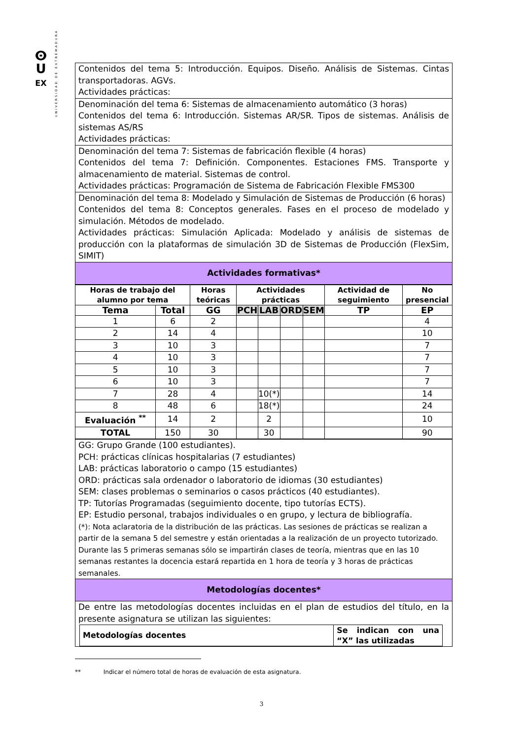ⵙ
U
EX
UNIVERSIDAD DE EXTREMADURA
| Contenidos del tema 5: Introducción. Equipos. Diseño. Análisis de Sistemas. Cintas transportadoras. AGVs. Actividades prácticas: |
| Denominación del tema 6: Sistemas de almacenamiento automático (3 horas) Contenidos del tema 6: Introducción. Sistemas AR/SR. Tipos de sistemas. Análisis de sistemas AS/RS Actividades prácticas: |
| Denominación del tema 7: Sistemas de fabricación flexible (4 horas) Contenidos del tema 7: Definición. Componentes. Estaciones FMS. Transporte y almacenamiento de material. Sistemas de control. Actividades prácticas: Programación de Sistema de Fabricación Flexible FMS300 |
| Denominación del tema 8: Modelado y Simulación de Sistemas de Producción (6 horas) Contenidos del tema 8: Conceptos generales. Fases en el proceso de modelado y simulación. Métodos de modelado. Actividades prácticas: Simulación Aplicada: Modelado y análisis de sistemas de producción con la plataformas de simulación 3D de Sistemas de Producción (FlexSim, SIMIT) |
| Actividades formativas* |
| Horas de trabajo del alumno por tema | | Horas teóricas | Actividades prácticas | | | | Actividad de seguimiento | No presencial |
| --- | --- | --- | --- | --- | --- | --- | --- | --- |
| Tema | Total | GG | PCH | LAB | ORD | SEM | TP | EP |
| 1 | 6 | 2 | | | | | | 4 |
| 2 | 14 | 4 | | | | | | 10 |
| 3 | 10 | 3 | | | | | | 7 |
| 4 | 10 | 3 | | | | | | 7 |
| 5 | 10 | 3 | | | | | | 7 |
| 6 | 10 | 3 | | | | | | 7 |
| 7 | 28 | 4 | | 10(*) | | | | 14 |
| 8 | 48 | 6 | | 18(*) | | | | 24 |
| Evaluación <sup>**</sup> | 14 | 2 | | 2 | | | | 10 |
| TOTAL | 150 | 30 | | 30 | | | | 90 |
| GG: Grupo Grande (100 estudiantes). PCH: prácticas clínicas hospitalarias (7 estudiantes) LAB: prácticas laboratorio o campo (15 estudiantes) ORD: prácticas sala ordenador o laboratorio de idiomas (30 estudiantes) SEM: clases problemas o seminarios o casos prácticos (40 estudiantes). TP: Tutorías Programadas (seguimiento docente, tipo tutorías ECTS). EP: Estudio personal, trabajos individuales o en grupo, y lectura de bibliografía. (*): Nota aclaratoria de la distribución de las prácticas. Las sesiones de prácticas se realizan a partir de la semana 5 del semestre y están orientadas a la realización de un proyecto tutorizado. Durante las 5 primeras semanas sólo se impartirán clases de teoría, mientras que en las 10 semanas restantes la docencia estará repartida en 1 hora de teoría y 3 horas de prácticas semanales. |
| Metodologías docentes* |
| De entre las metodologías docentes incluidas en el plan de estudios del título, en la presente asignatura se utilizan las siguientes: / Metodologías docentes / Se indican con una “X” las utilizadas / / --- / --- / |
** Indicar el número total de horas de evaluación de esta asignatura.
3